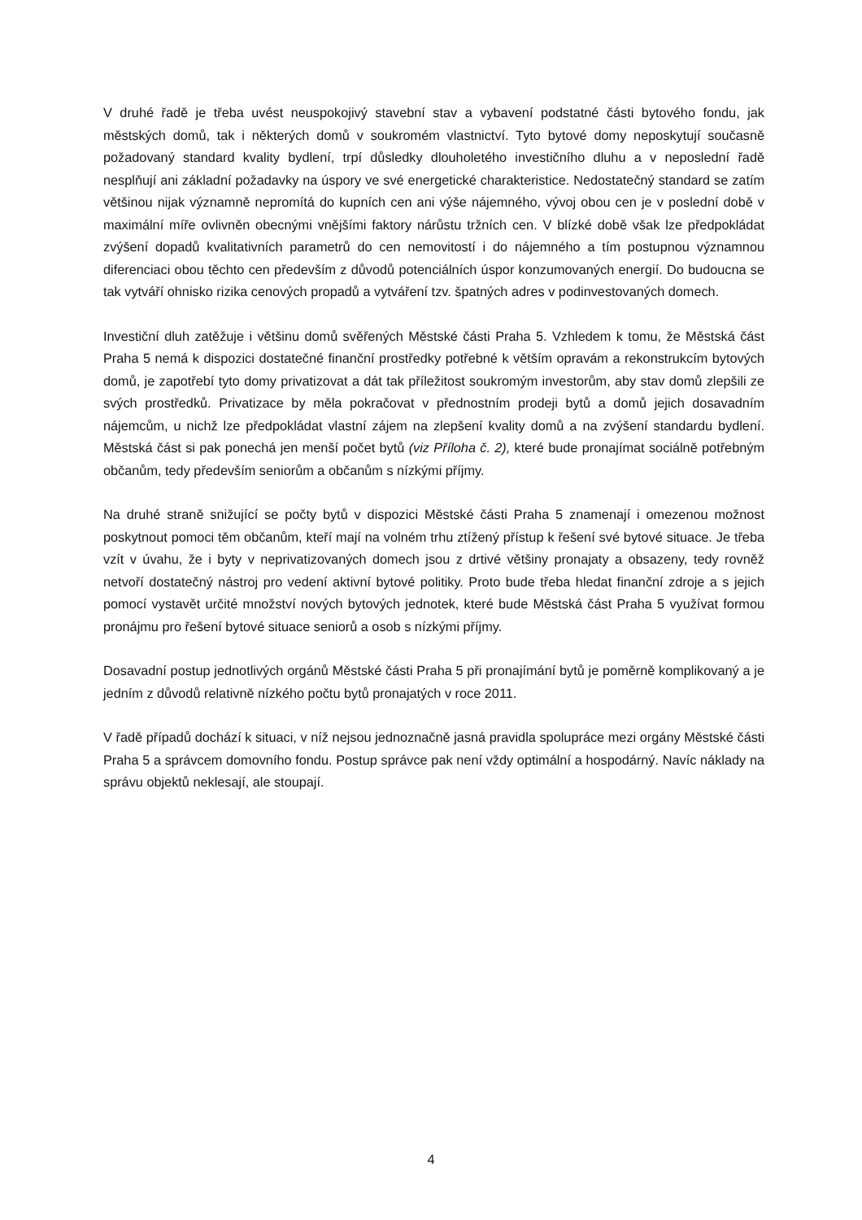V druhé řadě je třeba uvést neuspokojivý stavební stav a vybavení podstatné části bytového fondu, jak městských domů, tak i některých domů v soukromém vlastnictví. Tyto bytové domy neposkytují současně požadovaný standard kvality bydlení, trpí důsledky dlouholetého investičního dluhu a v neposlední řadě nesplňují ani základní požadavky na úspory ve své energetické charakteristice. Nedostatečný standard se zatím většinou nijak významně nepromítá do kupních cen ani výše nájemného, vývoj obou cen je v poslední době v maximální míře ovlivněn obecnými vnějšími faktory nárůstu tržních cen. V blízké době však lze předpokládat zvýšení dopadů kvalitativních parametrů do cen nemovitostí i do nájemného a tím postupnou významnou diferenciaci obou těchto cen především z důvodů potenciálních úspor konzumovaných energií. Do budoucna se tak vytváří ohnisko rizika cenových propadů a vytváření tzv. špatných adres v podinvestovaných domech.
Investiční dluh zatěžuje i většinu domů svěřených Městské části Praha 5. Vzhledem k tomu, že Městská část Praha 5 nemá k dispozici dostatečné finanční prostředky potřebné k větším opravám a rekonstrukcím bytových domů, je zapotřebí tyto domy privatizovat a dát tak příležitost soukromým investorům, aby stav domů zlepšili ze svých prostředků. Privatizace by měla pokračovat v přednostním prodeji bytů a domů jejich dosavadním nájemcům, u nichž lze předpokládat vlastní zájem na zlepšení kvality domů a na zvýšení standardu bydlení. Městská část si pak ponechá jen menší počet bytů (viz Příloha č. 2), které bude pronajímat sociálně potřebným občanům, tedy především seniorům a občanům s nízkými příjmy.
Na druhé straně snižující se počty bytů v dispozici Městské části Praha 5 znamenají i omezenou možnost poskytnout pomoci těm občanům, kteří mají na volném trhu ztížený přístup k řešení své bytové situace. Je třeba vzít v úvahu, že i byty v neprivatizovaných domech jsou z drtivé většiny pronajaty a obsazeny, tedy rovněž netvoří dostatečný nástroj pro vedení aktivní bytové politiky. Proto bude třeba hledat finanční zdroje a s jejich pomocí vystavět určité množství nových bytových jednotek, které bude Městská část Praha 5 využívat formou pronájmu pro řešení bytové situace seniorů a osob s nízkými příjmy.
Dosavadní postup jednotlivých orgánů Městské části Praha 5 při pronajímání bytů je poměrně komplikovaný a je jedním z důvodů relativně nízkého počtu bytů pronajatých v roce 2011.
V řadě případů dochází k situaci, v níž nejsou jednoznačně jasná pravidla spolupráce mezi orgány Městské části Praha 5 a správcem domovního fondu. Postup správce pak není vždy optimální a hospodárný. Navíc náklady na správu objektů neklesají, ale stoupají.
4